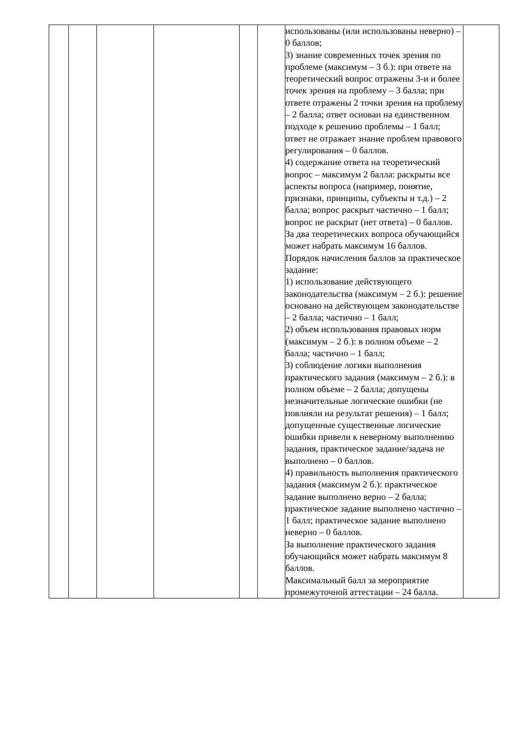| | | | | | | использованы (или использованы неверно) – 0 баллов; 3) знание современных точек зрения по проблеме (максимум – 3 б.): при ответе на теоретический вопрос отражены 3-и и более точек зрения на проблему – 3 балла; при ответе отражены 2 точки зрения на проблему – 2 балла; ответ основан на единственном подходе к решению проблемы – 1 балл; ответ не отражает знание проблем правового регулирования – 0 баллов. 4) содержание ответа на теоретический вопрос – максимум 2 балла: раскрыты все аспекты вопроса (например, понятие, признаки, принципы, субъекты и т.д.) – 2 балла; вопрос раскрыт частично – 1 балл; вопрос не раскрыт (нет ответа) – 0 баллов. За два теоретических вопроса обучающийся может набрать максимум 16 баллов. Порядок начисления баллов за практическое задание: 1) использование действующего законодательства (максимум – 2 б.): решение основано на действующем законодательстве – 2 балла; частично – 1 балл; 2) объем использования правовых норм (максимум – 2 б.): в полном объеме – 2 балла; частично – 1 балл; 3) соблюдение логики выполнения практического задания (максимум – 2 б.): в полном объеме – 2 балла; допущены незначительные логические ошибки (не повлияли на результат решения) – 1 балл; допущенные существенные логические ошибки привели к неверному выполнению задания, практическое задание/задача не выполнено – 0 баллов. 4) правильность выполнения практического задания (максимум 2 б.): практическое задание выполнено верно – 2 балла; практическое задание выполнено частично – 1 балл; практическое задание выполнено неверно – 0 баллов. За выполнение практического задания обучающийся может набрать максимум 8 баллов. Максимальный балл за мероприятие промежуточной аттестации – 24 балла. | |